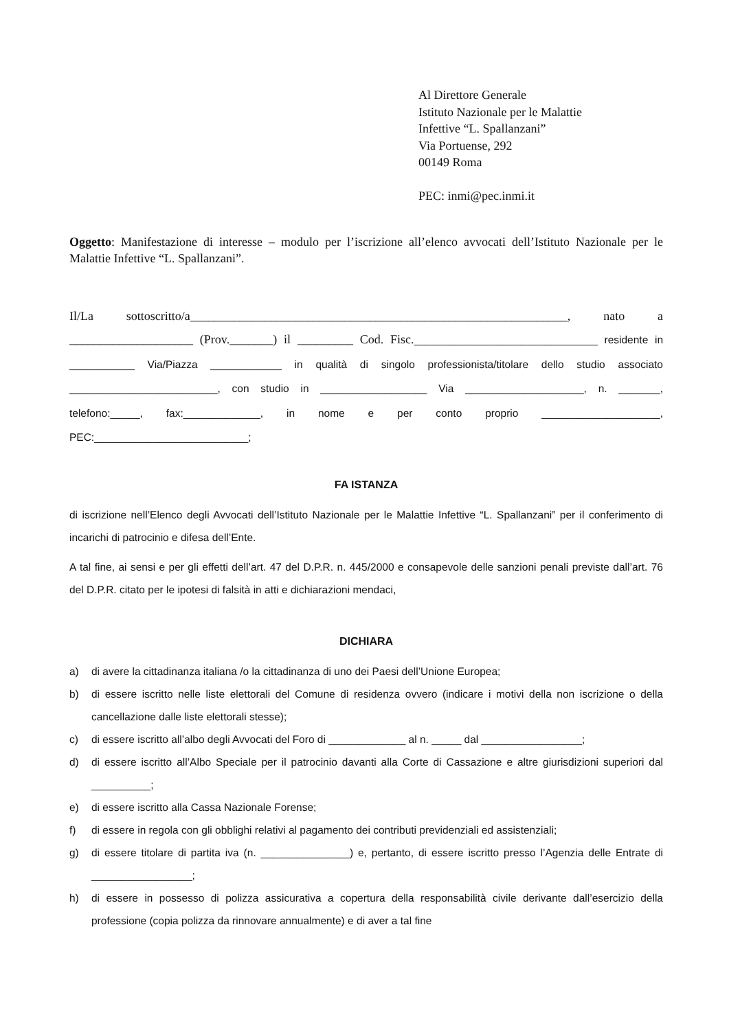Al Direttore Generale
Istituto Nazionale per le Malattie
Infettive “L. Spallanzani”
Via Portuense, 292
00149 Roma
PEC: inmi@pec.inmi.it
Oggetto: Manifestazione di interesse – modulo per l’iscrizione all’elenco avvocati dell’Istituto Nazionale per le Malattie Infettive “L. Spallanzani”.
Il/La sottoscritto/a_____________________________________________________________, nato a ____________________ (Prov._______) il _________ Cod. Fisc._______________________________ residente in ___________ Via/Piazza ____________ in qualità di singolo professionista/titolare dello studio associato _________________________, con studio in __________________ Via ____________________, n. _______, telefono:_____, fax:_____________, in nome e per conto proprio ____________________, PEC:__________________________;
FA ISTANZA
di iscrizione nell’Elenco degli Avvocati dell’Istituto Nazionale per le Malattie Infettive “L. Spallanzani” per il conferimento di incarichi di patrocinio e difesa dell’Ente.
A tal fine, ai sensi e per gli effetti dell’art. 47 del D.P.R. n. 445/2000 e consapevole delle sanzioni penali previste dall’art. 76 del D.P.R. citato per le ipotesi di falsità in atti e dichiarazioni mendaci,
DICHIARA
a) di avere la cittadinanza italiana /o la cittadinanza di uno dei Paesi dell’Unione Europea;
b) di essere iscritto nelle liste elettorali del Comune di residenza ovvero (indicare i motivi della non iscrizione o della cancellazione dalle liste elettorali stesse);
c) di essere iscritto all’albo degli Avvocati del Foro di _____________ al n. _____ dal _________________;
d) di essere iscritto all’Albo Speciale per il patrocinio davanti alla Corte di Cassazione e altre giurisdizioni superiori dal __________;
e) di essere iscritto alla Cassa Nazionale Forense;
f) di essere in regola con gli obblighi relativi al pagamento dei contributi previdenziali ed assistenziali;
g) di essere titolare di partita iva (n. _______________) e, pertanto, di essere iscritto presso l’Agenzia delle Entrate di _________________;
h) di essere in possesso di polizza assicurativa a copertura della responsabilità civile derivante dall’esercizio della professione (copia polizza da rinnovare annualmente) e di aver a tal fine